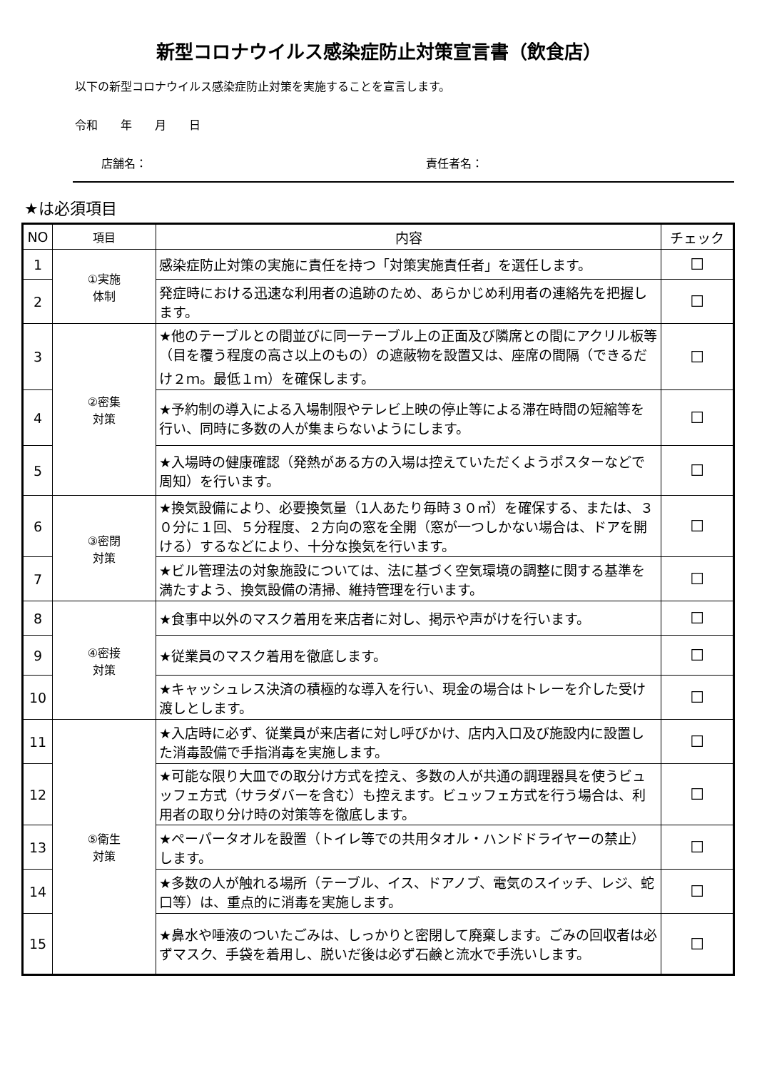新型コロナウイルス感染症防止対策宣言書（飲食店）
以下の新型コロナウイルス感染症防止対策を実施することを宣言します。
令和　　年　　月　　日
店舗名： 責任者名：
★は必須項目
| NO | 項目 | 内容 | チェック |
| --- | --- | --- | --- |
| 1 | ①実施 体制 | 感染症防止対策の実施に責任を持つ「対策実施責任者」を選任します。 | ☐ |
| 2 | | 発症時における迅速な利用者の追跡のため、あらかじめ利用者の連絡先を把握します。 | ☐ |
| 3 | ②密集 対策 | ★他のテーブルとの間並びに同一テーブル上の正面及び隣席との間にアクリル板等（目を覆う程度の高さ以上のもの）の遮蔽物を設置又は、座席の間隔（できるだけ２ｍ。最低１ｍ）を確保します。 | ☐ |
| 4 | | ★予約制の導入による入場制限やテレビ上映の停止等による滞在時間の短縮等を行い、同時に多数の人が集まらないようにします。 | ☐ |
| 5 | | ★入場時の健康確認（発熱がある方の入場は控えていただくようポスターなどで周知）を行います。 | ☐ |
| 6 | ③密閉 対策 | ★換気設備により、必要換気量（1人あたり毎時３０㎥）を確保する、または、３０分に１回、５分程度、２方向の窓を全開（窓が一つしかない場合は、ドアを開ける）するなどにより、十分な換気を行います。 | ☐ |
| 7 | | ★ビル管理法の対象施設については、法に基づく空気環境の調整に関する基準を満たすよう、換気設備の清掃、維持管理を行います。 | ☐ |
| 8 | ④密接 対策 | ★食事中以外のマスク着用を来店者に対し、掲示や声がけを行います。 | ☐ |
| 9 | | ★従業員のマスク着用を徹底します。 | ☐ |
| 10 | | ★キャッシュレス決済の積極的な導入を行い、現金の場合はトレーを介した受け渡しとします。 | ☐ |
| 11 | ⑤衛生 対策 | ★入店時に必ず、従業員が来店者に対し呼びかけ、店内入口及び施設内に設置した消毒設備で手指消毒を実施します。 | ☐ |
| 12 | | ★可能な限り大皿での取分け方式を控え、多数の人が共通の調理器具を使うビュッフェ方式（サラダバーを含む）も控えます。ビュッフェ方式を行う場合は、利用者の取り分け時の対策等を徹底します。 | ☐ |
| 13 | | ★ペーパータオルを設置（トイレ等での共用タオル・ハンドドライヤーの禁止）します。 | ☐ |
| 14 | | ★多数の人が触れる場所（テーブル、イス、ドアノブ、電気のスイッチ、レジ、蛇口等）は、重点的に消毒を実施します。 | ☐ |
| 15 | | ★鼻水や唾液のついたごみは、しっかりと密閉して廃棄します。ごみの回収者は必ずマスク、手袋を着用し、脱いだ後は必ず石鹸と流水で手洗いします。 | ☐ |